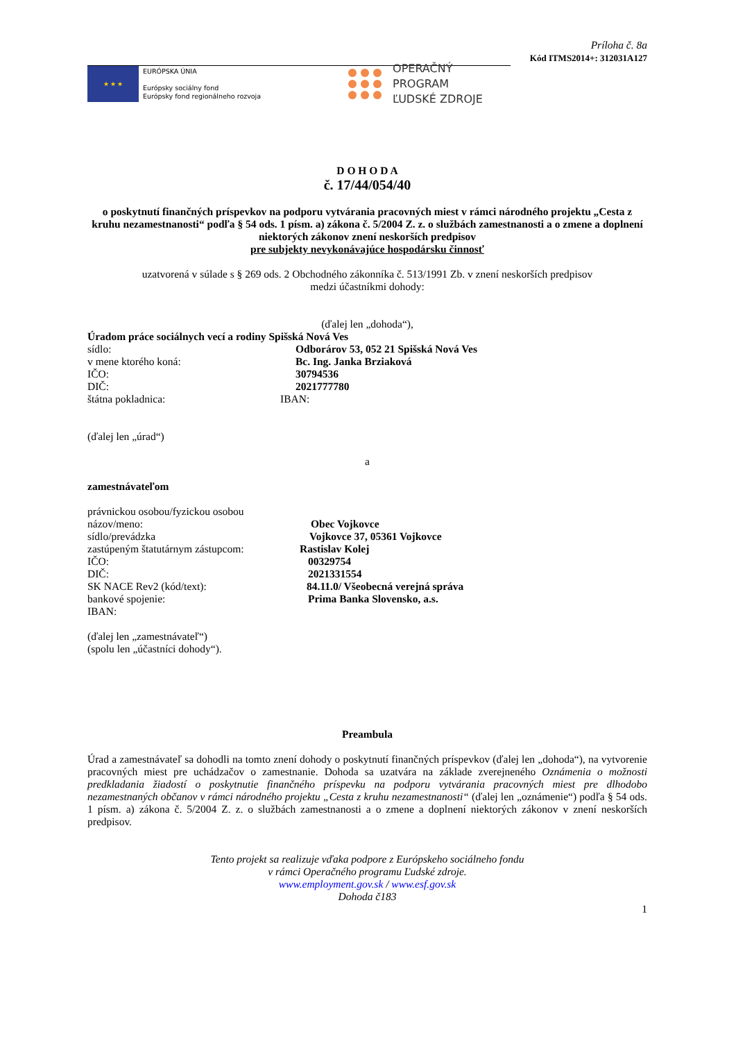Príloha č. 8a
Kód ITMS2014+: 312031A127
★ ★ ★
EURÓPSKA ÚNIA
Európsky sociálny fond
Európsky fond regionálneho rozvoja
OPERAČNÝ PROGRAM
ĽUDSKÉ ZDROJE
D O H O D A
č. 17/44/054/40
o poskytnutí finančných príspevkov na podporu vytvárania pracovných miest v rámci národného projektu „Cesta z kruhu nezamestnanosti“ podľa § 54 ods. 1 písm. a) zákona č. 5/2004 Z. z. o službách zamestnanosti a o zmene a doplnení niektorých zákonov znení neskorších predpisov
pre subjekty nevykonávajúce hospodársku činnosť
uzatvorená v súlade s § 269 ods. 2 Obchodného zákonníka č. 513/1991 Zb. v znení neskorších predpisov
medzi účastníkmi dohody:
(ďalej len „dohoda“),
Úradom práce sociálnych vecí a rodiny Spišská Nová Ves
sídlo: Odborárov 53, 052 21 Spišská Nová Ves
v mene ktorého koná: Bc. Ing. Janka Brziaková
IČO: 30794536
DIČ: 2021777780
štátna pokladnica: IBAN:
(ďalej len „úrad“)
a
zamestnávateľom
právnickou osobou/fyzickou osobou
názov/meno: Obec Vojkovce
sídlo/prevádzka Vojkovce 37, 05361 Vojkovce
zastúpeným štatutárnym zástupcom: Rastislav Kolej
IČO: 00329754
DIČ: 2021331554
SK NACE Rev2 (kód/text): 84.11.0/ Všeobecná verejná správa
bankové spojenie: Prima Banka Slovensko, a.s.
IBAN:
(ďalej len „zamestnávateľ“)
(spolu len „účastníci dohody“).
Preambula
Úrad a zamestnávateľ sa dohodli na tomto znení dohody o poskytnutí finančných príspevkov (ďalej len „dohoda“), na vytvorenie pracovných miest pre uchádzačov o zamestnanie. Dohoda sa uzatvára na základe zverejneného Oznámenia o možnosti predkladania žiadostí o poskytnutie finančného príspevku na podporu vytvárania pracovných miest pre dlhodobo nezamestnaných občanov v rámci národného projektu „Cesta z kruhu nezamestnanosti“ (ďalej len „oznámenie“) podľa § 54 ods. 1 písm. a) zákona č. 5/2004 Z. z. o službách zamestnanosti a o zmene a doplnení niektorých zákonov v znení neskorších predpisov.
Tento projekt sa realizuje vďaka podpore z Európskeho sociálneho fondu
v rámci Operačného programu Ľudské zdroje.
www.employment.gov.sk / www.esf.gov.sk
Dohoda č183
1